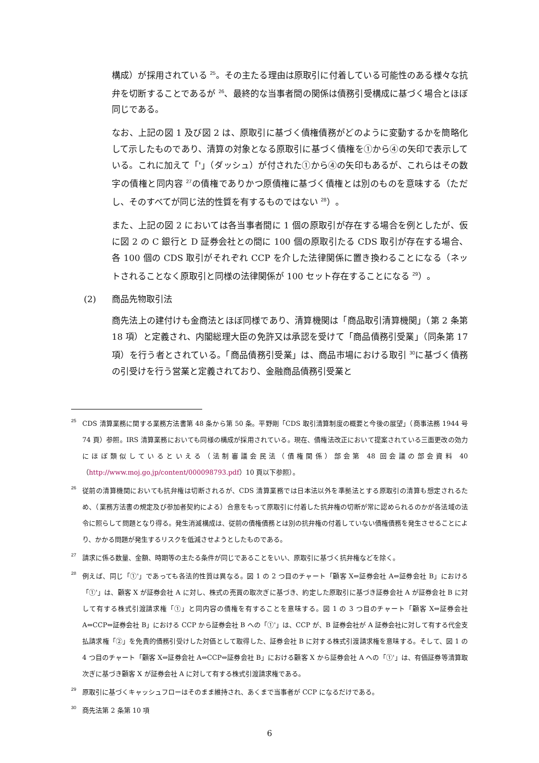構成）が採用されている <sup>25</sup>。その主たる理由は原取引に付着している可能性のある様々な抗弁を切断することであるが <sup>26</sup>、最終的な当事者間の関係は債務引受構成に基づく場合とほぼ同じである。
なお、上記の図 1 及び図 2 は、原取引に基づく債権債務がどのように変動するかを簡略化して示したものであり、清算の対象となる原取引に基づく債権を①から④の矢印で表示している。これに加えて「'」（ダッシュ）が付された①から④の矢印もあるが、これらはその数字の債権と同内容 <sup>27</sup>の債権でありかつ原債権に基づく債権とは別のものを意味する（ただし、そのすべてが同じ法的性質を有するものではない <sup>28</sup>）。
また、上記の図 2 においては各当事者間に 1 個の原取引が存在する場合を例としたが、仮に図 2 の C 銀行と D 証券会社との間に 100 個の原取引たる CDS 取引が存在する場合、各 100 個の CDS 取引がそれぞれ CCP を介した法律関係に置き換わることになる（ネットされることなく原取引と同様の法律関係が 100 セット存在することになる <sup>29</sup>）。
(2) 商品先物取引法
商先法上の建付けも金商法とほぼ同様であり、清算機関は「商品取引清算機関」（第 2 条第 18 項）と定義され、内閣総理大臣の免許又は承認を受けて「商品債務引受業」（同条第 17 項）を行う者とされている。「商品債務引受業」は、商品市場における取引 <sup>30</sup>に基づく債務の引受けを行う営業と定義されており、金融商品債務引受業と
25
CDS 清算業務に関する業務方法書第 48 条から第 50 条。平野剛「CDS 取引清算制度の概要と今後の展望」（商事法務 1944 号 74 頁）参照。IRS 清算業務においても同様の構成が採用されている。現在、債権法改正において提案されている三面更改の効力にほぼ類似しているといえる（法制審議会民法（債権関係）部会第 48 回会議の部会資料 40（http://www.moj.go.jp/content/000098793.pdf）10 頁以下参照）。
26
従前の清算機関においても抗弁権は切断されるが、CDS 清算業務では日本法以外を準拠法とする原取引の清算も想定されるため、（業務方法書の規定及び参加者契約による）合意をもって原取引に付着した抗弁権の切断が常に認められるのかが各法域の法令に照らして問題となり得る。発生消滅構成は、従前の債権債務とは別の抗弁権の付着していない債権債務を発生させることにより、かかる問題が発生するリスクを低減させようとしたものである。
27
請求に係る数量、金額、時期等の主たる条件が同じであることをいい、原取引に基づく抗弁権などを除く。
28
例えば、同じ「①'」であっても各法的性質は異なる。図 1 の 2 つ目のチャート「顧客 X⇔証券会社 A⇔証券会社 B」における「①'」は、顧客 X が証券会社 A に対し、株式の売買の取次ぎに基づき、約定した原取引に基づき証券会社 A が証券会社 B に対して有する株式引渡請求権「①」と同内容の債権を有することを意味する。図 1 の 3 つ目のチャート「顧客 X⇔証券会社 A⇔CCP⇔証券会社 B」における CCP から証券会社 B への「①'」は、CCP が、B 証券会社が A 証券会社に対して有する代金支払請求権「②」を免責的債務引受けした対価として取得した、証券会社 B に対する株式引渡請求権を意味する。そして、図 1 の 4 つ目のチャート「顧客 X⇔証券会社 A⇔CCP⇔証券会社 B」における顧客 X から証券会社 A への「①'」は、有価証券等清算取次ぎに基づき顧客 X が証券会社 A に対して有する株式引渡請求権である。
29
原取引に基づくキャッシュフローはそのまま維持され、あくまで当事者が CCP になるだけである。
30
商先法第 2 条第 10 項
6